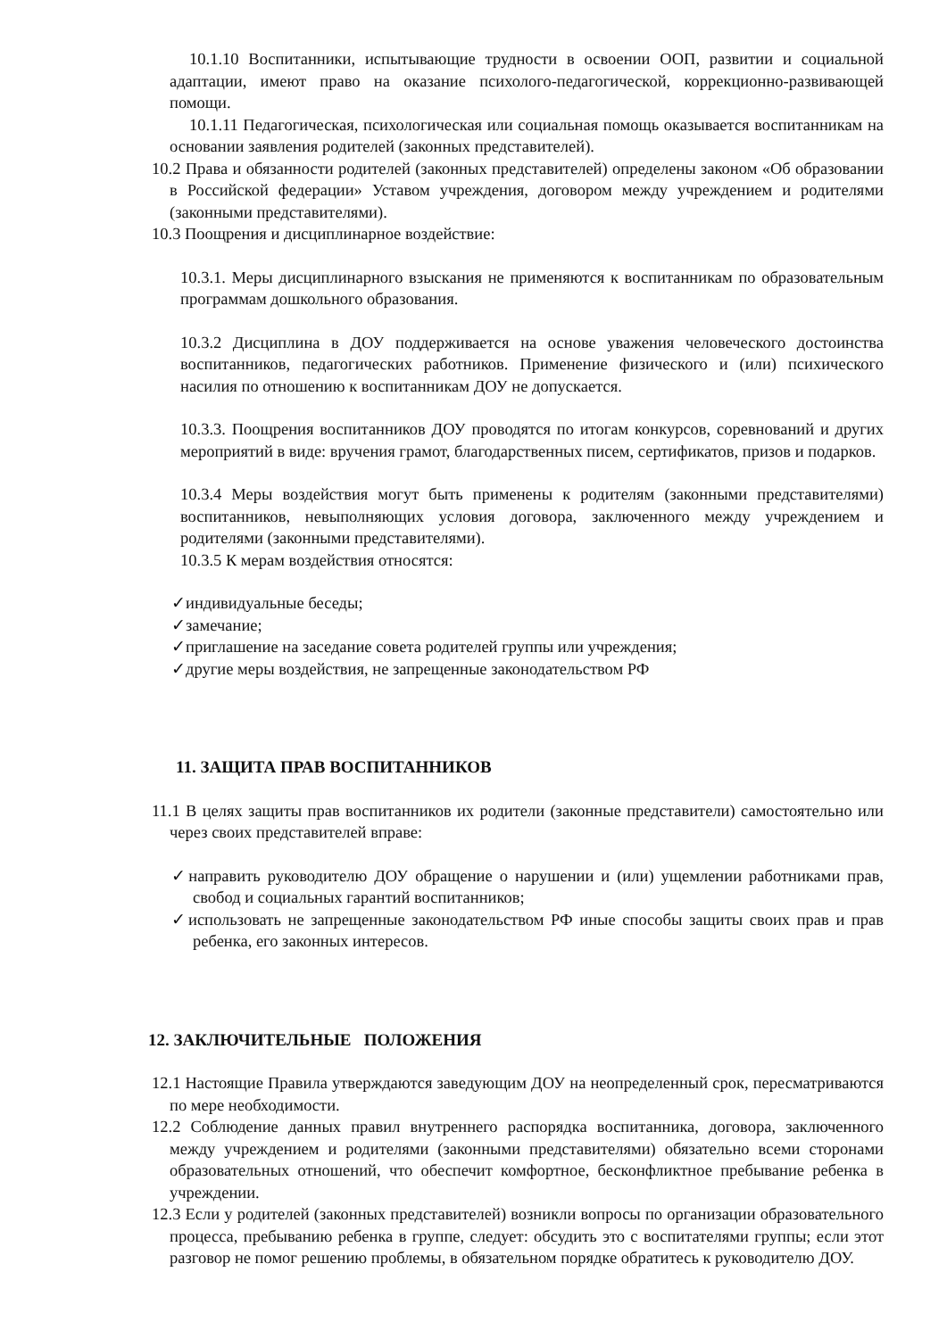10.1.10 Воспитанники, испытывающие трудности в освоении ООП, развитии и социальной адаптации, имеют право на оказание психолого-педагогической, коррекционно-развивающей помощи.
10.1.11 Педагогическая, психологическая или социальная помощь оказывается воспитанникам на основании заявления родителей (законных представителей).
10.2 Права и обязанности родителей (законных представителей) определены законом «Об образовании в Российской федерации» Уставом учреждения, договором между учреждением и родителями (законными представителями).
10.3 Поощрения и дисциплинарное воздействие:
10.3.1. Меры дисциплинарного взыскания не применяются к воспитанникам по образовательным программам дошкольного образования.
10.3.2 Дисциплина в ДОУ поддерживается на основе уважения человеческого достоинства воспитанников, педагогических работников. Применение физического и (или) психического насилия по отношению к воспитанникам ДОУ не допускается.
10.3.3. Поощрения воспитанников ДОУ проводятся по итогам конкурсов, соревнований и других мероприятий в виде: вручения грамот, благодарственных писем, сертификатов, призов и подарков.
10.3.4 Меры воздействия могут быть применены к родителям (законными представителями) воспитанников, невыполняющих условия договора, заключенного между учреждением и родителями (законными представителями).
10.3.5 К мерам воздействия относятся:
✓индивидуальные беседы;
✓замечание;
✓приглашение на заседание совета родителей группы или учреждения;
✓другие меры воздействия, не запрещенные законодательством РФ
11. ЗАЩИТА ПРАВ ВОСПИТАННИКОВ
11.1 В целях защиты прав воспитанников их родители (законные представители) самостоятельно или через своих представителей вправе:
✓направить руководителю ДОУ обращение о нарушении и (или) ущемлении работниками прав, свобод и социальных гарантий воспитанников;
✓использовать не запрещенные законодательством РФ иные способы защиты своих прав и прав ребенка, его законных интересов.
12. ЗАКЛЮЧИТЕЛЬНЫЕ ПОЛОЖЕНИЯ
12.1 Настоящие Правила утверждаются заведующим ДОУ на неопределенный срок, пересматриваются по мере необходимости.
12.2 Соблюдение данных правил внутреннего распорядка воспитанника, договора, заключенного между учреждением и родителями (законными представителями) обязательно всеми сторонами образовательных отношений, что обеспечит комфортное, бесконфликтное пребывание ребенка в учреждении.
12.3 Если у родителей (законных представителей) возникли вопросы по организации образовательного процесса, пребыванию ребенка в группе, следует: обсудить это с воспитателями группы; если этот разговор не помог решению проблемы, в обязательном порядке обратитесь к руководителю ДОУ.